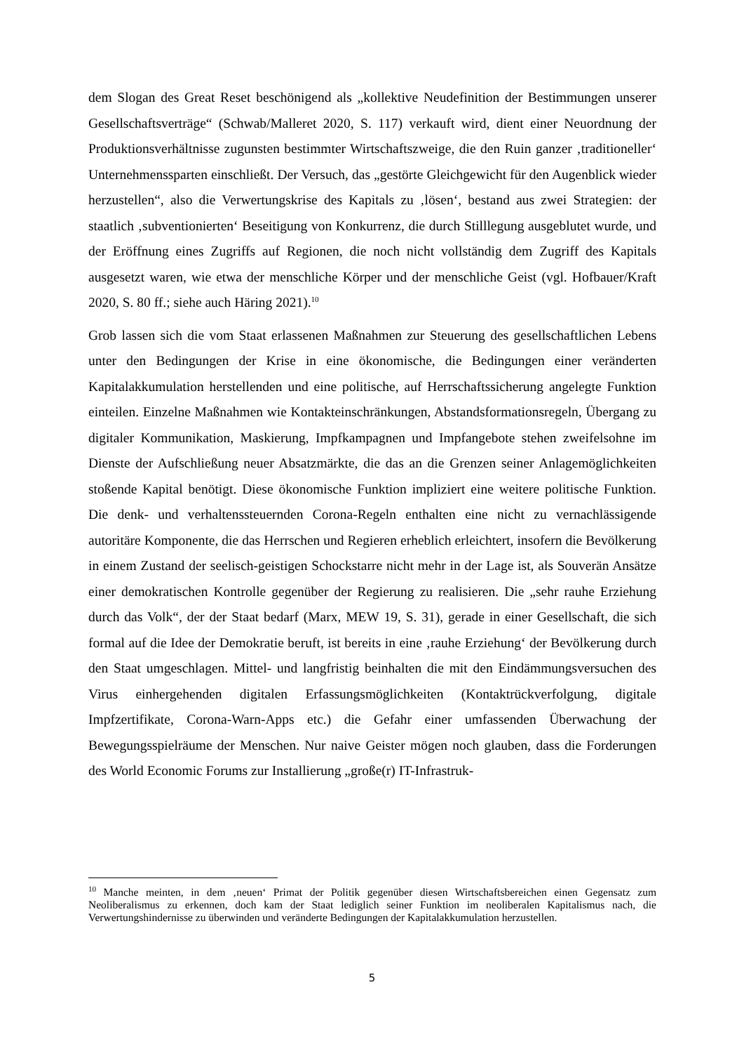dem Slogan des Great Reset beschönigend als „kollektive Neudefinition der Bestimmungen unserer Gesellschaftsverträge“ (Schwab/Malleret 2020, S. 117) verkauft wird, dient einer Neuordnung der Produktionsverhältnisse zugunsten bestimmter Wirtschaftszweige, die den Ruin ganzer ‚traditioneller‘ Unternehmenssparten einschließt. Der Versuch, das „gestörte Gleichgewicht für den Augenblick wieder herzustellen“, also die Verwertungskrise des Kapitals zu ‚lösen‘, bestand aus zwei Strategien: der staatlich ‚subventionierten‘ Beseitigung von Konkurrenz, die durch Stilllegung ausgeblutet wurde, und der Eröffnung eines Zugriffs auf Regionen, die noch nicht vollständig dem Zugriff des Kapitals ausgesetzt waren, wie etwa der menschliche Körper und der menschliche Geist (vgl. Hofbauer/Kraft 2020, S. 80 ff.; siehe auch Häring 2021).<sup>10</sup>
Grob lassen sich die vom Staat erlassenen Maßnahmen zur Steuerung des gesellschaftlichen Lebens unter den Bedingungen der Krise in eine ökonomische, die Bedingungen einer veränderten Kapitalakkumulation herstellenden und eine politische, auf Herrschaftssicherung angelegte Funktion einteilen. Einzelne Maßnahmen wie Kontakteinschränkungen, Abstandsformationsregeln, Übergang zu digitaler Kommunikation, Maskierung, Impfkampagnen und Impfangebote stehen zweifelsohne im Dienste der Aufschließung neuer Absatzmärkte, die das an die Grenzen seiner Anlagemöglichkeiten stoßende Kapital benötigt. Diese ökonomische Funktion impliziert eine weitere politische Funktion. Die denk- und verhaltenssteuernden Corona-Regeln enthalten eine nicht zu vernachlässigende autoritäre Komponente, die das Herrschen und Regieren erheblich erleichtert, insofern die Bevölkerung in einem Zustand der seelisch-geistigen Schockstarre nicht mehr in der Lage ist, als Souverän Ansätze einer demokratischen Kontrolle gegenüber der Regierung zu realisieren. Die „sehr rauhe Erziehung durch das Volk“, der der Staat bedarf (Marx, MEW 19, S. 31), gerade in einer Gesellschaft, die sich formal auf die Idee der Demokratie beruft, ist bereits in eine ‚rauhe Erziehung‘ der Bevölkerung durch den Staat umgeschlagen. Mittel- und langfristig beinhalten die mit den Eindämmungsversuchen des Virus einhergehenden digitalen Erfassungsmöglichkeiten (Kontaktrückverfolgung, digitale Impfzertifikate, Corona-Warn-Apps etc.) die Gefahr einer umfassenden Überwachung der Bewegungsspielräume der Menschen. Nur naive Geister mögen noch glauben, dass die Forderungen des World Economic Forums zur Installierung „große(r) IT-Infrastruk-
<sup>10</sup> Manche meinten, in dem ‚neuen‘ Primat der Politik gegenüber diesen Wirtschaftsbereichen einen Gegensatz zum Neoliberalismus zu erkennen, doch kam der Staat lediglich seiner Funktion im neoliberalen Kapitalismus nach, die Verwertungshindernisse zu überwinden und veränderte Bedingungen der Kapitalakkumulation herzustellen.
5